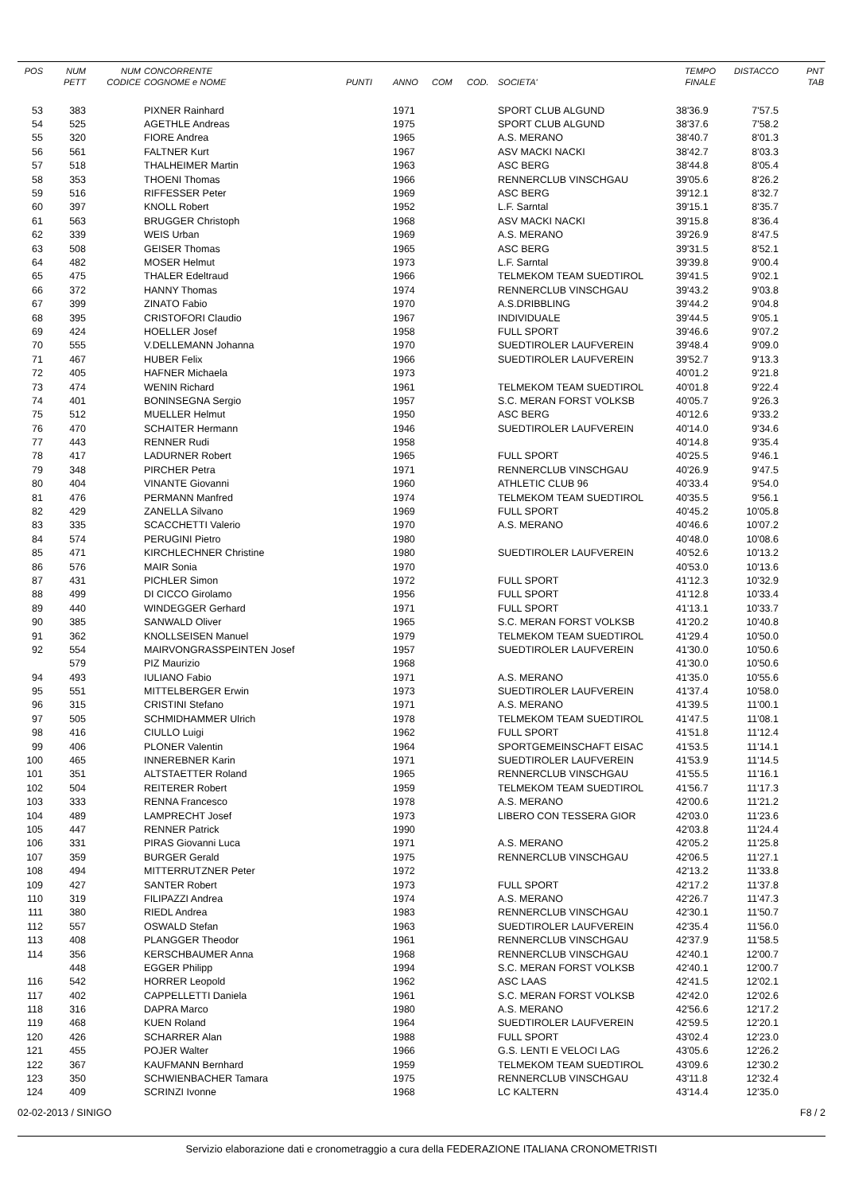| POS | NUM PETT | NUM CODICE | CONCORRENTE COGNOME e NOME | PUNTI | ANNO | COM | COD. | SOCIETA' | TEMPO FINALE | DISTACCO | PNT TAB |
| --- | --- | --- | --- | --- | --- | --- | --- | --- | --- | --- | --- |
| 53 | 383 | | PIXNER Rainhard | | 1971 | | | SPORT CLUB ALGUND | 38'36.9 | 7'57.5 | |
| 54 | 525 | | AGETHLE Andreas | | 1975 | | | SPORT CLUB ALGUND | 38'37.6 | 7'58.2 | |
| 55 | 320 | | FIORE Andrea | | 1965 | | | A.S. MERANO | 38'40.7 | 8'01.3 | |
| 56 | 561 | | FALTNER Kurt | | 1967 | | | ASV MACKI NACKI | 38'42.7 | 8'03.3 | |
| 57 | 518 | | THALHEIMER Martin | | 1963 | | | ASC BERG | 38'44.8 | 8'05.4 | |
| 58 | 353 | | THOENI Thomas | | 1966 | | | RENNERCLUB VINSCHGAU | 39'05.6 | 8'26.2 | |
| 59 | 516 | | RIFFESSER Peter | | 1969 | | | ASC BERG | 39'12.1 | 8'32.7 | |
| 60 | 397 | | KNOLL Robert | | 1952 | | | L.F. Sarntal | 39'15.1 | 8'35.7 | |
| 61 | 563 | | BRUGGER Christoph | | 1968 | | | ASV MACKI NACKI | 39'15.8 | 8'36.4 | |
| 62 | 339 | | WEIS Urban | | 1969 | | | A.S. MERANO | 39'26.9 | 8'47.5 | |
| 63 | 508 | | GEISER Thomas | | 1965 | | | ASC BERG | 39'31.5 | 8'52.1 | |
| 64 | 482 | | MOSER Helmut | | 1973 | | | L.F. Sarntal | 39'39.8 | 9'00.4 | |
| 65 | 475 | | THALER Edeltraud | | 1966 | | | TELMEKOM TEAM SUEDTIROL | 39'41.5 | 9'02.1 | |
| 66 | 372 | | HANNY Thomas | | 1974 | | | RENNERCLUB VINSCHGAU | 39'43.2 | 9'03.8 | |
| 67 | 399 | | ZINATO Fabio | | 1970 | | | A.S.DRIBBLING | 39'44.2 | 9'04.8 | |
| 68 | 395 | | CRISTOFORI Claudio | | 1967 | | | INDIVIDUALE | 39'44.5 | 9'05.1 | |
| 69 | 424 | | HOELLER Josef | | 1958 | | | FULL SPORT | 39'46.6 | 9'07.2 | |
| 70 | 555 | | V.DELLEMANN Johanna | | 1970 | | | SUEDTIROLER LAUFVEREIN | 39'48.4 | 9'09.0 | |
| 71 | 467 | | HUBER Felix | | 1966 | | | SUEDTIROLER LAUFVEREIN | 39'52.7 | 9'13.3 | |
| 72 | 405 | | HAFNER Michaela | | 1973 | | | | 40'01.2 | 9'21.8 | |
| 73 | 474 | | WENIN Richard | | 1961 | | | TELMEKOM TEAM SUEDTIROL | 40'01.8 | 9'22.4 | |
| 74 | 401 | | BONINSEGNA Sergio | | 1957 | | | S.C. MERAN FORST VOLKSB | 40'05.7 | 9'26.3 | |
| 75 | 512 | | MUELLER Helmut | | 1950 | | | ASC BERG | 40'12.6 | 9'33.2 | |
| 76 | 470 | | SCHAITER Hermann | | 1946 | | | SUEDTIROLER LAUFVEREIN | 40'14.0 | 9'34.6 | |
| 77 | 443 | | RENNER Rudi | | 1958 | | | | 40'14.8 | 9'35.4 | |
| 78 | 417 | | LADURNER Robert | | 1965 | | | FULL SPORT | 40'25.5 | 9'46.1 | |
| 79 | 348 | | PIRCHER Petra | | 1971 | | | RENNERCLUB VINSCHGAU | 40'26.9 | 9'47.5 | |
| 80 | 404 | | VINANTE Giovanni | | 1960 | | | ATHLETIC CLUB 96 | 40'33.4 | 9'54.0 | |
| 81 | 476 | | PERMANN Manfred | | 1974 | | | TELMEKOM TEAM SUEDTIROL | 40'35.5 | 9'56.1 | |
| 82 | 429 | | ZANELLA Silvano | | 1969 | | | FULL SPORT | 40'45.2 | 10'05.8 | |
| 83 | 335 | | SCACCHETTI Valerio | | 1970 | | | A.S. MERANO | 40'46.6 | 10'07.2 | |
| 84 | 574 | | PERUGINI Pietro | | 1980 | | | | 40'48.0 | 10'08.6 | |
| 85 | 471 | | KIRCHLECHNER Christine | | 1980 | | | SUEDTIROLER LAUFVEREIN | 40'52.6 | 10'13.2 | |
| 86 | 576 | | MAIR Sonia | | 1970 | | | | 40'53.0 | 10'13.6 | |
| 87 | 431 | | PICHLER Simon | | 1972 | | | FULL SPORT | 41'12.3 | 10'32.9 | |
| 88 | 499 | | DI CICCO Girolamo | | 1956 | | | FULL SPORT | 41'12.8 | 10'33.4 | |
| 89 | 440 | | WINDEGGER Gerhard | | 1971 | | | FULL SPORT | 41'13.1 | 10'33.7 | |
| 90 | 385 | | SANWALD Oliver | | 1965 | | | S.C. MERAN FORST VOLKSB | 41'20.2 | 10'40.8 | |
| 91 | 362 | | KNOLLSEISEN Manuel | | 1979 | | | TELMEKOM TEAM SUEDTIROL | 41'29.4 | 10'50.0 | |
| 92 | 554 | | MAIRVONGRASSPEINTEN Josef | | 1957 | | | SUEDTIROLER LAUFVEREIN | 41'30.0 | 10'50.6 | |
| | 579 | | PIZ Maurizio | | 1968 | | | | 41'30.0 | 10'50.6 | |
| 94 | 493 | | IULIANO Fabio | | 1971 | | | A.S. MERANO | 41'35.0 | 10'55.6 | |
| 95 | 551 | | MITTELBERGER Erwin | | 1973 | | | SUEDTIROLER LAUFVEREIN | 41'37.4 | 10'58.0 | |
| 96 | 315 | | CRISTINI Stefano | | 1971 | | | A.S. MERANO | 41'39.5 | 11'00.1 | |
| 97 | 505 | | SCHMIDHAMMER Ulrich | | 1978 | | | TELMEKOM TEAM SUEDTIROL | 41'47.5 | 11'08.1 | |
| 98 | 416 | | CIULLO Luigi | | 1962 | | | FULL SPORT | 41'51.8 | 11'12.4 | |
| 99 | 406 | | PLONER Valentin | | 1964 | | | SPORTGEMEINSCHAFT EISAC | 41'53.5 | 11'14.1 | |
| 100 | 465 | | INNEREBNER Karin | | 1971 | | | SUEDTIROLER LAUFVEREIN | 41'53.9 | 11'14.5 | |
| 101 | 351 | | ALTSTAETTER Roland | | 1965 | | | RENNERCLUB VINSCHGAU | 41'55.5 | 11'16.1 | |
| 102 | 504 | | REITERER Robert | | 1959 | | | TELMEKOM TEAM SUEDTIROL | 41'56.7 | 11'17.3 | |
| 103 | 333 | | RENNA Francesco | | 1978 | | | A.S. MERANO | 42'00.6 | 11'21.2 | |
| 104 | 489 | | LAMPRECHT Josef | | 1973 | | | LIBERO CON TESSERA GIOR | 42'03.0 | 11'23.6 | |
| 105 | 447 | | RENNER Patrick | | 1990 | | | | 42'03.8 | 11'24.4 | |
| 106 | 331 | | PIRAS Giovanni Luca | | 1971 | | | A.S. MERANO | 42'05.2 | 11'25.8 | |
| 107 | 359 | | BURGER Gerald | | 1975 | | | RENNERCLUB VINSCHGAU | 42'06.5 | 11'27.1 | |
| 108 | 494 | | MITTERRUTZNER Peter | | 1972 | | | | 42'13.2 | 11'33.8 | |
| 109 | 427 | | SANTER Robert | | 1973 | | | FULL SPORT | 42'17.2 | 11'37.8 | |
| 110 | 319 | | FILIPAZZI Andrea | | 1974 | | | A.S. MERANO | 42'26.7 | 11'47.3 | |
| 111 | 380 | | RIEDL Andrea | | 1983 | | | RENNERCLUB VINSCHGAU | 42'30.1 | 11'50.7 | |
| 112 | 557 | | OSWALD Stefan | | 1963 | | | SUEDTIROLER LAUFVEREIN | 42'35.4 | 11'56.0 | |
| 113 | 408 | | PLANGGER Theodor | | 1961 | | | RENNERCLUB VINSCHGAU | 42'37.9 | 11'58.5 | |
| 114 | 356 | | KERSCHBAUMER Anna | | 1968 | | | RENNERCLUB VINSCHGAU | 42'40.1 | 12'00.7 | |
| | 448 | | EGGER Philipp | | 1994 | | | S.C. MERAN FORST VOLKSB | 42'40.1 | 12'00.7 | |
| 116 | 542 | | HORRER Leopold | | 1962 | | | ASC LAAS | 42'41.5 | 12'02.1 | |
| 117 | 402 | | CAPPELLETTI Daniela | | 1961 | | | S.C. MERAN FORST VOLKSB | 42'42.0 | 12'02.6 | |
| 118 | 316 | | DAPRA Marco | | 1980 | | | A.S. MERANO | 42'56.6 | 12'17.2 | |
| 119 | 468 | | KUEN Roland | | 1964 | | | SUEDTIROLER LAUFVEREIN | 42'59.5 | 12'20.1 | |
| 120 | 426 | | SCHARRER Alan | | 1988 | | | FULL SPORT | 43'02.4 | 12'23.0 | |
| 121 | 455 | | POJER Walter | | 1966 | | | G.S. LENTI E VELOCI LAG | 43'05.6 | 12'26.2 | |
| 122 | 367 | | KAUFMANN Bernhard | | 1959 | | | TELMEKOM TEAM SUEDTIROL | 43'09.6 | 12'30.2 | |
| 123 | 350 | | SCHWIENBACHER Tamara | | 1975 | | | RENNERCLUB VINSCHGAU | 43'11.8 | 12'32.4 | |
| 124 | 409 | | SCRINZI Ivonne | | 1968 | | | LC KALTERN | 43'14.4 | 12'35.0 | |
02-02-2013 / SINIGO F8 / 2
Servizio elaborazione dati e cronometraggio a cura della FEDERAZIONE ITALIANA CRONOMETRISTI